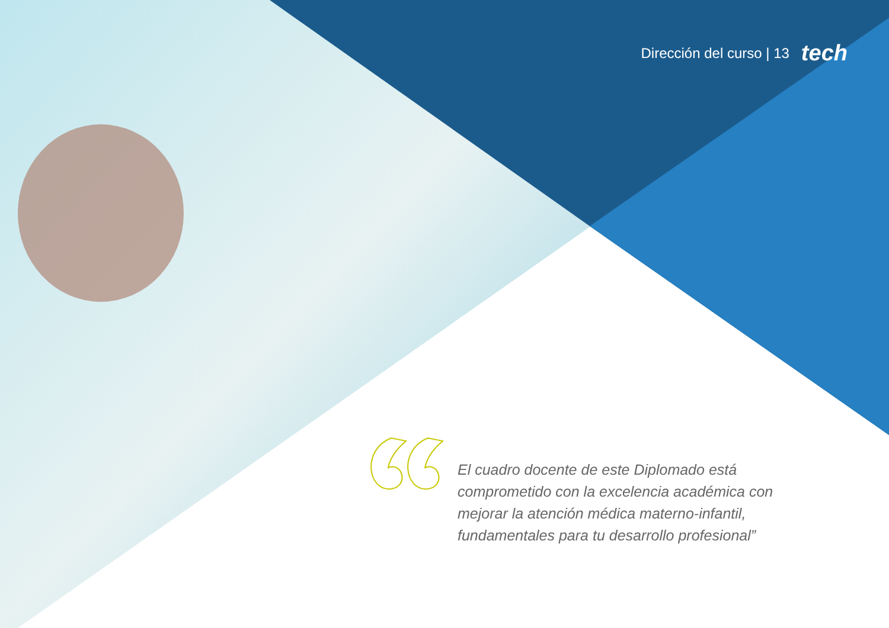Dirección del curso | 13 tech
El cuadro docente de este Diplomado está comprometido con la excelencia académica con mejorar la atención médica materno-infantil, fundamentales para tu desarrollo profesional”